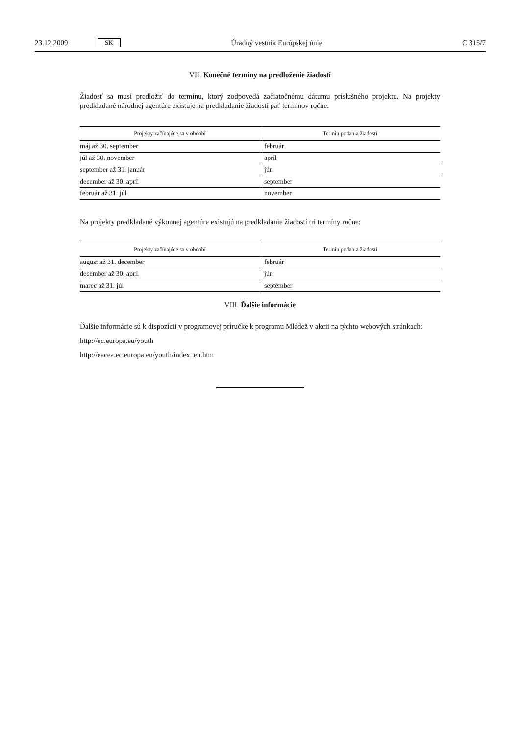23.12.2009 SK Úradný vestník Európskej únie C 315/7
VII. Konečné termíny na predloženie žiadostí
Žiadosť sa musí predložiť do termínu, ktorý zodpovedá začiatočnému dátumu príslušného projektu. Na projekty predkladané národnej agentúre existuje na predkladanie žiadostí päť termínov ročne:
| Projekty začínajúce sa v období | Termín podania žiadosti |
| --- | --- |
| máj až 30. september | február |
| júl až 30. november | apríl |
| september až 31. január | jún |
| december až 30. apríl | september |
| február až 31. júl | november |
Na projekty predkladané výkonnej agentúre existujú na predkladanie žiadostí tri termíny ročne:
| Projekty začínajúce sa v období | Termín podania žiadosti |
| --- | --- |
| august až 31. december | február |
| december až 30. apríl | jún |
| marec až 31. júl | september |
VIII. Ďalšie informácie
Ďalšie informácie sú k dispozícii v programovej príručke k programu Mládež v akcii na týchto webových stránkach:
http://ec.europa.eu/youth
http://eacea.ec.europa.eu/youth/index_en.htm